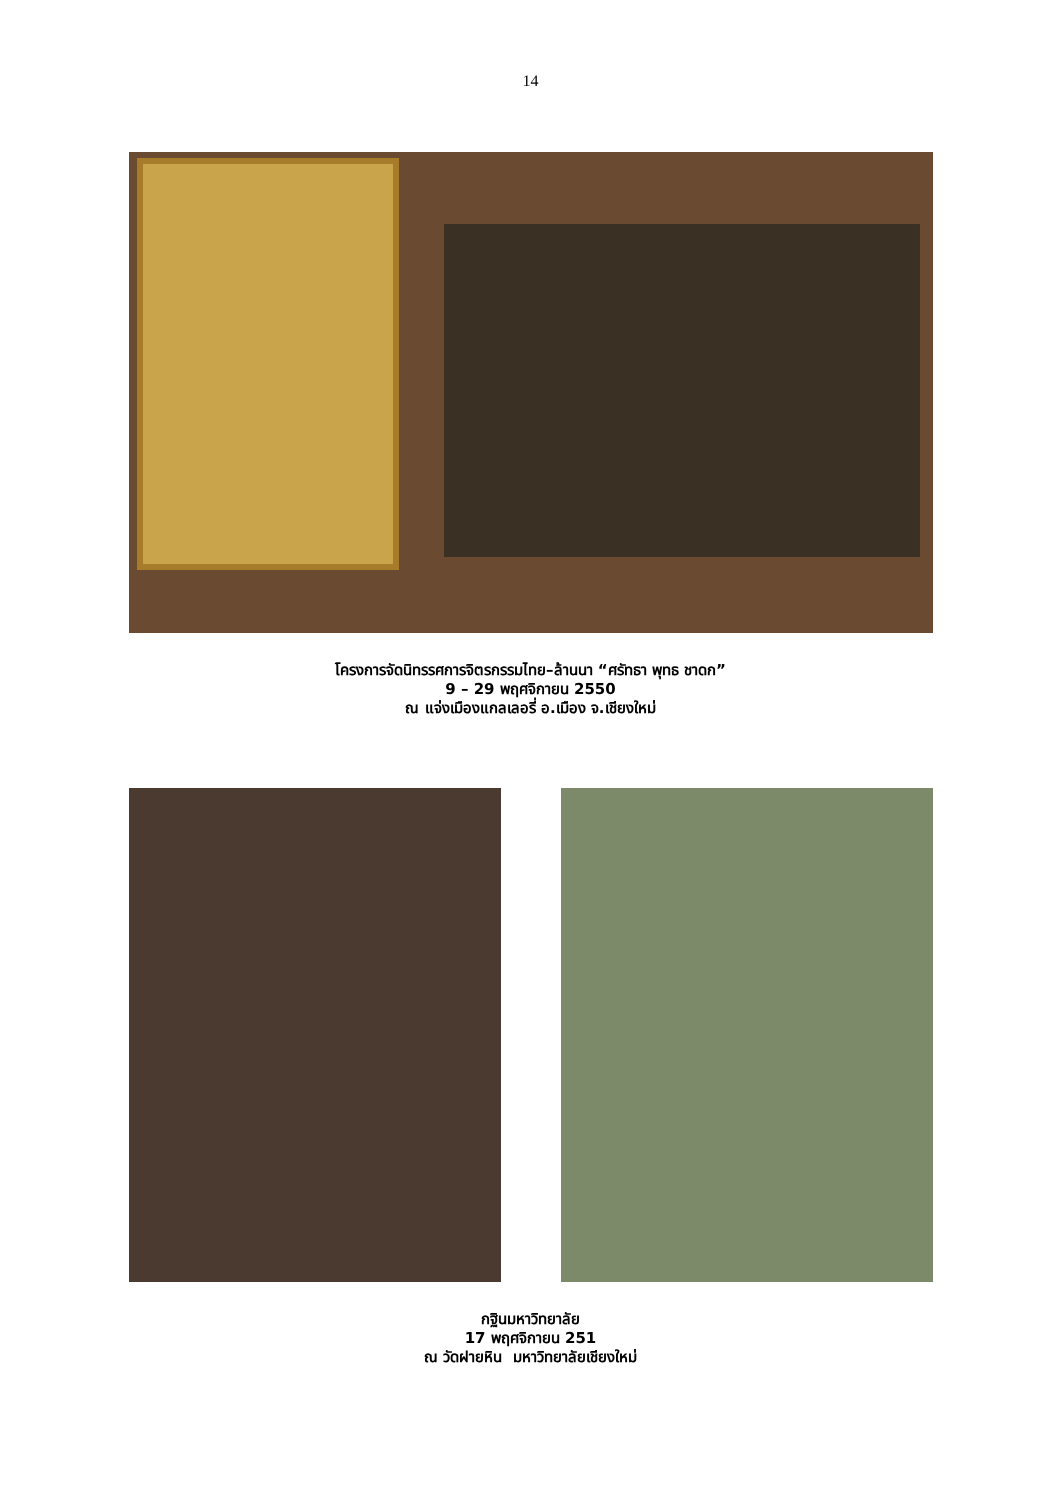14
โครงการจัดนิทรรศการจิตรกรรมไทย–ล้านนา “ศรัทธา พุทธ ชาดก”
9 – 29 พฤศจิกายน 2550
ณ แจ่งเมืองแกลเลอรี่ อ.เมือง จ.เชียงใหม่
กฐินมหาวิทยาลัย
17 พฤศจิกายน 251
ณ วัดฝายหิน มหาวิทยาลัยเชียงใหม่